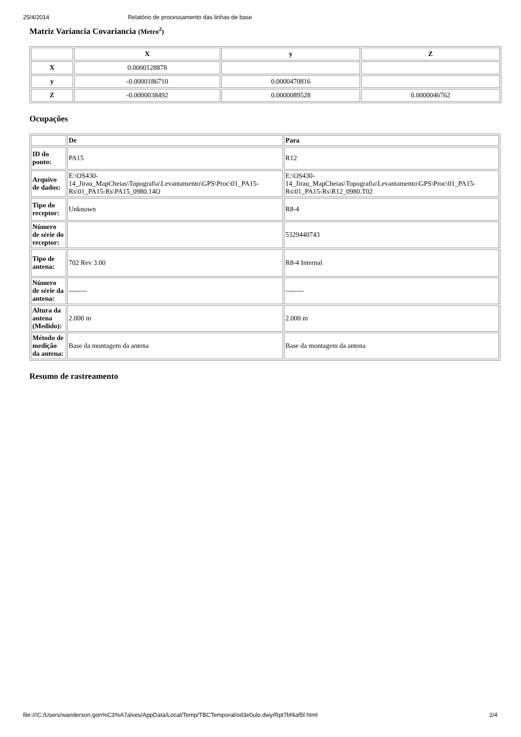25/4/2014 Relatório de processamento das linhas de base
Matriz Variancia Covariancia (Metro<sup>2</sup>)
| | X | y | Z |
| --- | --- | --- | --- |
| X | 0.0000128878 | | |
| y | -0.0000186710 | 0.0000470816 | |
| Z | -0.0000038492 | 0.0000089528 | 0.0000046762 |
Ocupações
| | De | Para |
| --- | --- | --- |
| ID do ponto: | PA15 | R12 |
| Arquivo de dados: | E:\OS430-14_Jirau_MapCheias\Topografia\Levantamento\GPS\Proc\01_PA15-Rs\01_PA15-Rs\PA15_0980.14O | E:\OS430-14_Jirau_MapCheias\Topografia\Levantamento\GPS\Proc\01_PA15-Rs\01_PA15-Rs\R12_0980.T02 |
| Tipo do receptor: | Unknown | R8-4 |
| Número de série do receptor: | | 5329440743 |
| Tipo de antena: | 702 Rev 3.00 | R8-4 Internal |
| Número de série da antena: | -------- | -------- |
| Altura da antena (Medido): | 2.000 m | 2.000 m |
| Método de medição da antena: | Base da montagem da antena | Base da montagem da antena |
Resumo de rastreamento
file:///C:/Users/wanderson.gon%C3%A7alves/AppData/Local/Temp/TBCTemporal/od3e0ulo.dwy/Rpt7bf4af5f.html 2/4